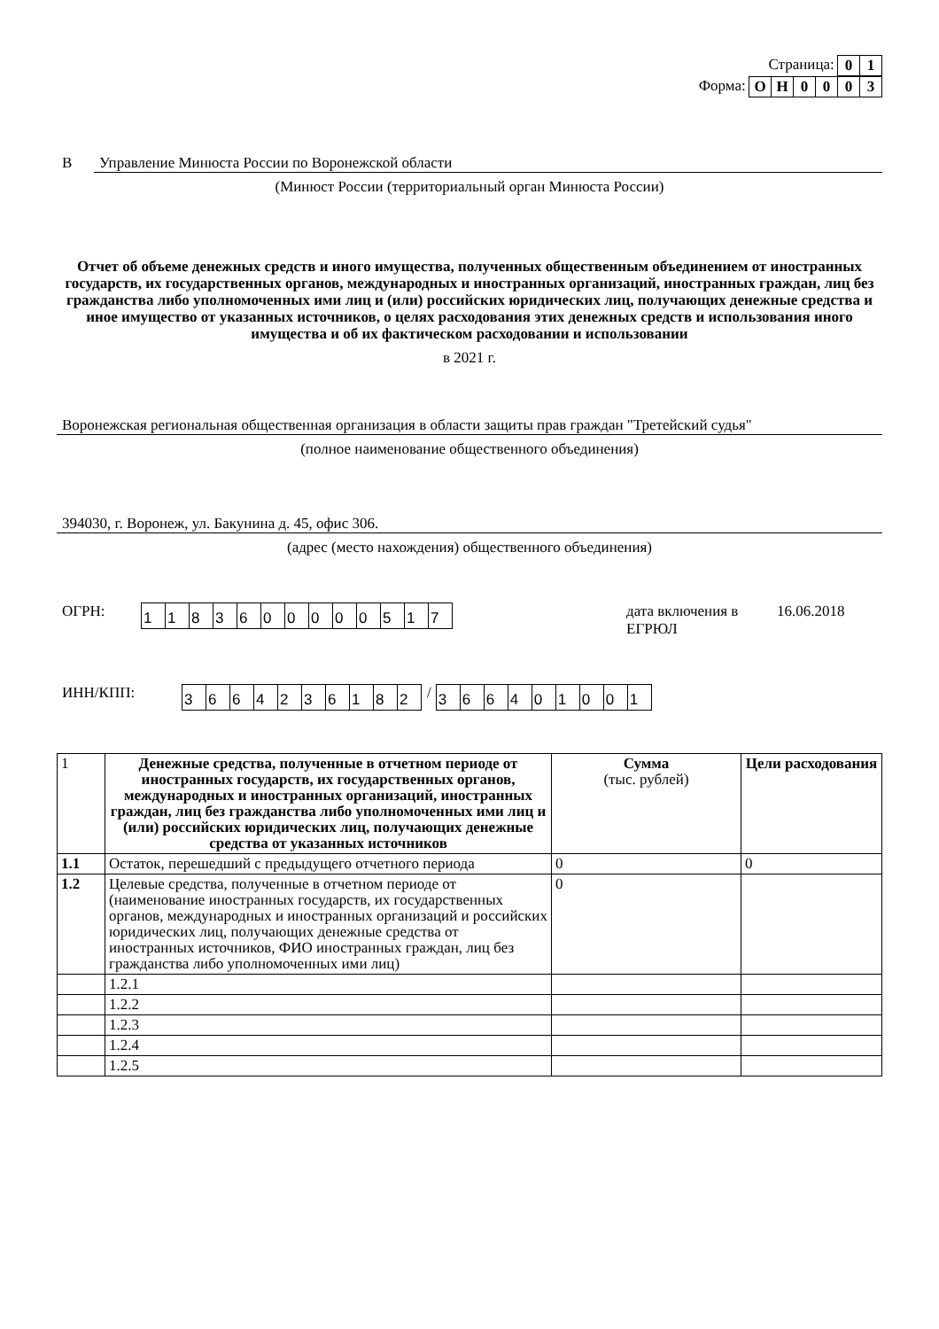Страница: 01
Форма: ОН 0003
В Управление Минюста России по Воронежской области
(Минюст России (территориальный орган Минюста России)
Отчет об объеме денежных средств и иного имущества, полученных общественным объединением от иностранных государств, их государственных органов, международных и иностранных организаций, иностранных граждан, лиц без гражданства либо уполномоченных ими лиц и (или) российских юридических лиц, получающих денежные средства и иное имущество от указанных источников, о целях расходования этих денежных средств и использования иного имущества и об их фактическом расходовании и использовании
в 2021 г.
Воронежская региональная общественная организация в области защиты прав граждан "Третейский судья"
(полное наименование общественного объединения)
394030, г. Воронеж, ул. Бакунина д. 45, офис 306.
(адрес (место нахождения) общественного объединения)
ОГРН: 1183600000517 дата включения в ЕГРЮЛ 16.06.2018
ИНН/КПП: 3664236182 / 366401001
| 1 | Денежные средства, полученные в отчетном периоде от иностранных государств, их государственных органов, международных и иностранных организаций, иностранных граждан, лиц без гражданства либо уполномоченных ими лиц и (или) российских юридических лиц, получающих денежные средства от указанных источников | Сумма (тыс. рублей) | Цели расходования |
| 1.1 | Остаток, перешедший с предыдущего отчетного периода | 0 | 0 |
| 1.2 | Целевые средства, полученные в отчетном периоде от (наименование иностранных государств, их государственных органов, международных и иностранных организаций и российских юридических лиц, получающих денежные средства от иностранных источников, ФИО иностранных граждан, лиц без гражданства либо уполномоченных ими лиц) | 0 | |
| | 1.2.1 | | |
| | 1.2.2 | | |
| | 1.2.3 | | |
| | 1.2.4 | | |
| | 1.2.5 | | |